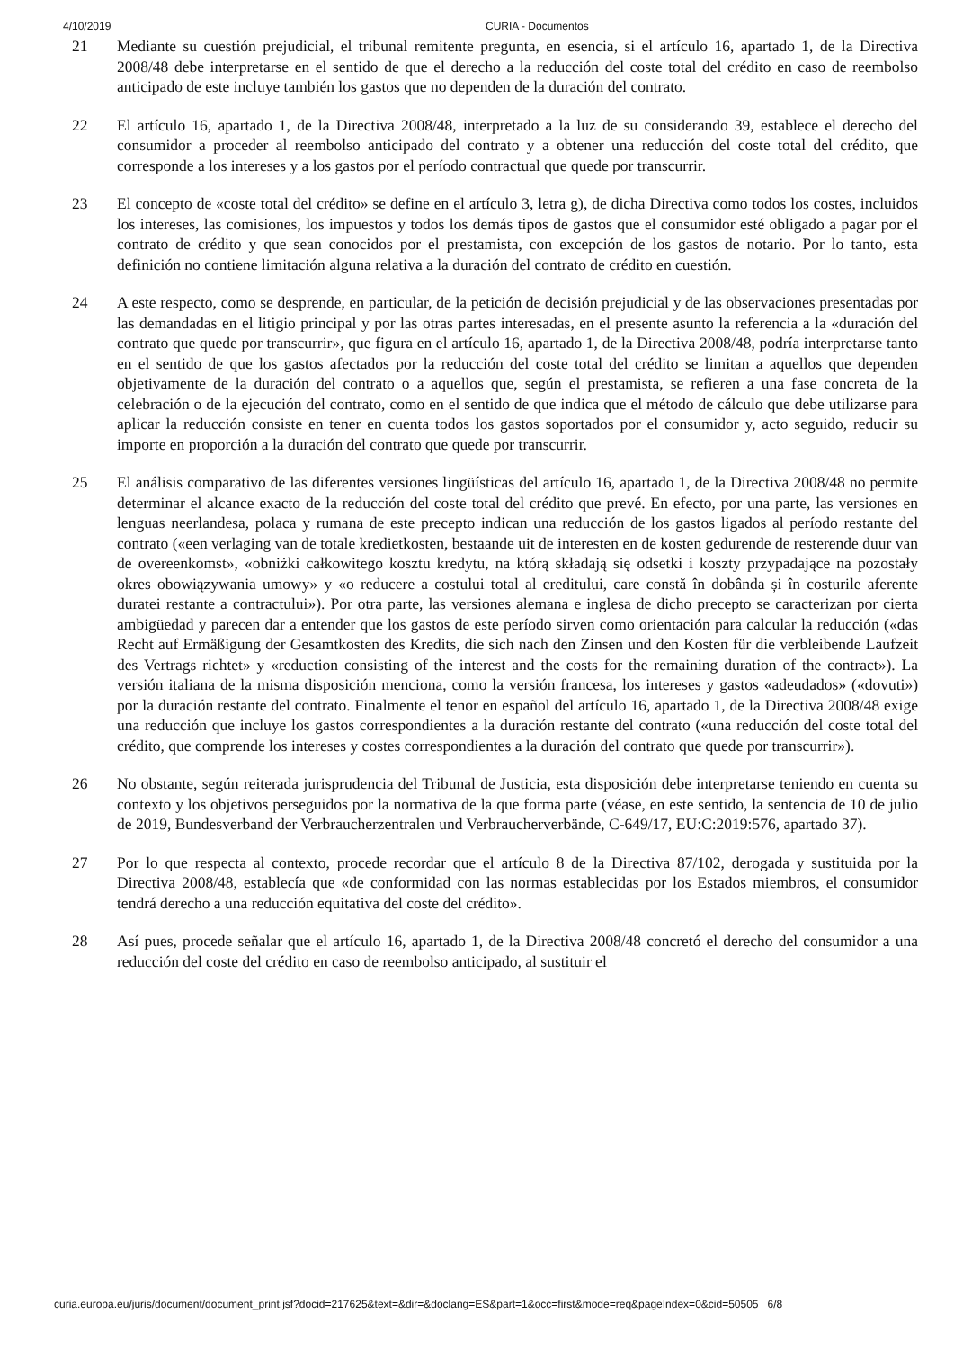4/10/2019 CURIA - Documentos
21 Mediante su cuestión prejudicial, el tribunal remitente pregunta, en esencia, si el artículo 16, apartado 1, de la Directiva 2008/48 debe interpretarse en el sentido de que el derecho a la reducción del coste total del crédito en caso de reembolso anticipado de este incluye también los gastos que no dependen de la duración del contrato.
22 El artículo 16, apartado 1, de la Directiva 2008/48, interpretado a la luz de su considerando 39, establece el derecho del consumidor a proceder al reembolso anticipado del contrato y a obtener una reducción del coste total del crédito, que corresponde a los intereses y a los gastos por el período contractual que quede por transcurrir.
23 El concepto de «coste total del crédito» se define en el artículo 3, letra g), de dicha Directiva como todos los costes, incluidos los intereses, las comisiones, los impuestos y todos los demás tipos de gastos que el consumidor esté obligado a pagar por el contrato de crédito y que sean conocidos por el prestamista, con excepción de los gastos de notario. Por lo tanto, esta definición no contiene limitación alguna relativa a la duración del contrato de crédito en cuestión.
24 A este respecto, como se desprende, en particular, de la petición de decisión prejudicial y de las observaciones presentadas por las demandadas en el litigio principal y por las otras partes interesadas, en el presente asunto la referencia a la «duración del contrato que quede por transcurrir», que figura en el artículo 16, apartado 1, de la Directiva 2008/48, podría interpretarse tanto en el sentido de que los gastos afectados por la reducción del coste total del crédito se limitan a aquellos que dependen objetivamente de la duración del contrato o a aquellos que, según el prestamista, se refieren a una fase concreta de la celebración o de la ejecución del contrato, como en el sentido de que indica que el método de cálculo que debe utilizarse para aplicar la reducción consiste en tener en cuenta todos los gastos soportados por el consumidor y, acto seguido, reducir su importe en proporción a la duración del contrato que quede por transcurrir.
25 El análisis comparativo de las diferentes versiones lingüísticas del artículo 16, apartado 1, de la Directiva 2008/48 no permite determinar el alcance exacto de la reducción del coste total del crédito que prevé. En efecto, por una parte, las versiones en lenguas neerlandesa, polaca y rumana de este precepto indican una reducción de los gastos ligados al período restante del contrato («een verlaging van de totale kredietkosten, bestaande uit de interesten en de kosten gedurende de resterende duur van de overeenkomst», «obniżki całkowitego kosztu kredytu, na którą składają się odsetki i koszty przypadające na pozostały okres obowiązywania umowy» y «o reducere a costului total al creditului, care constă în dobânda și în costurile aferente duratei restante a contractului»). Por otra parte, las versiones alemana e inglesa de dicho precepto se caracterizan por cierta ambigüedad y parecen dar a entender que los gastos de este período sirven como orientación para calcular la reducción («das Recht auf Ermäßigung der Gesamtkosten des Kredits, die sich nach den Zinsen und den Kosten für die verbleibende Laufzeit des Vertrags richtet» y «reduction consisting of the interest and the costs for the remaining duration of the contract»). La versión italiana de la misma disposición menciona, como la versión francesa, los intereses y gastos «adeudados» («dovuti») por la duración restante del contrato. Finalmente el tenor en español del artículo 16, apartado 1, de la Directiva 2008/48 exige una reducción que incluye los gastos correspondientes a la duración restante del contrato («una reducción del coste total del crédito, que comprende los intereses y costes correspondientes a la duración del contrato que quede por transcurrir»).
26 No obstante, según reiterada jurisprudencia del Tribunal de Justicia, esta disposición debe interpretarse teniendo en cuenta su contexto y los objetivos perseguidos por la normativa de la que forma parte (véase, en este sentido, la sentencia de 10 de julio de 2019, Bundesverband der Verbraucherzentralen und Verbraucherverbände, C-649/17, EU:C:2019:576, apartado 37).
27 Por lo que respecta al contexto, procede recordar que el artículo 8 de la Directiva 87/102, derogada y sustituida por la Directiva 2008/48, establecía que «de conformidad con las normas establecidas por los Estados miembros, el consumidor tendrá derecho a una reducción equitativa del coste del crédito».
28 Así pues, procede señalar que el artículo 16, apartado 1, de la Directiva 2008/48 concretó el derecho del consumidor a una reducción del coste del crédito en caso de reembolso anticipado, al sustituir el
curia.europa.eu/juris/document/document_print.jsf?docid=217625&text=&dir=&doclang=ES&part=1&occ=first&mode=req&pageIndex=0&cid=50505 6/8